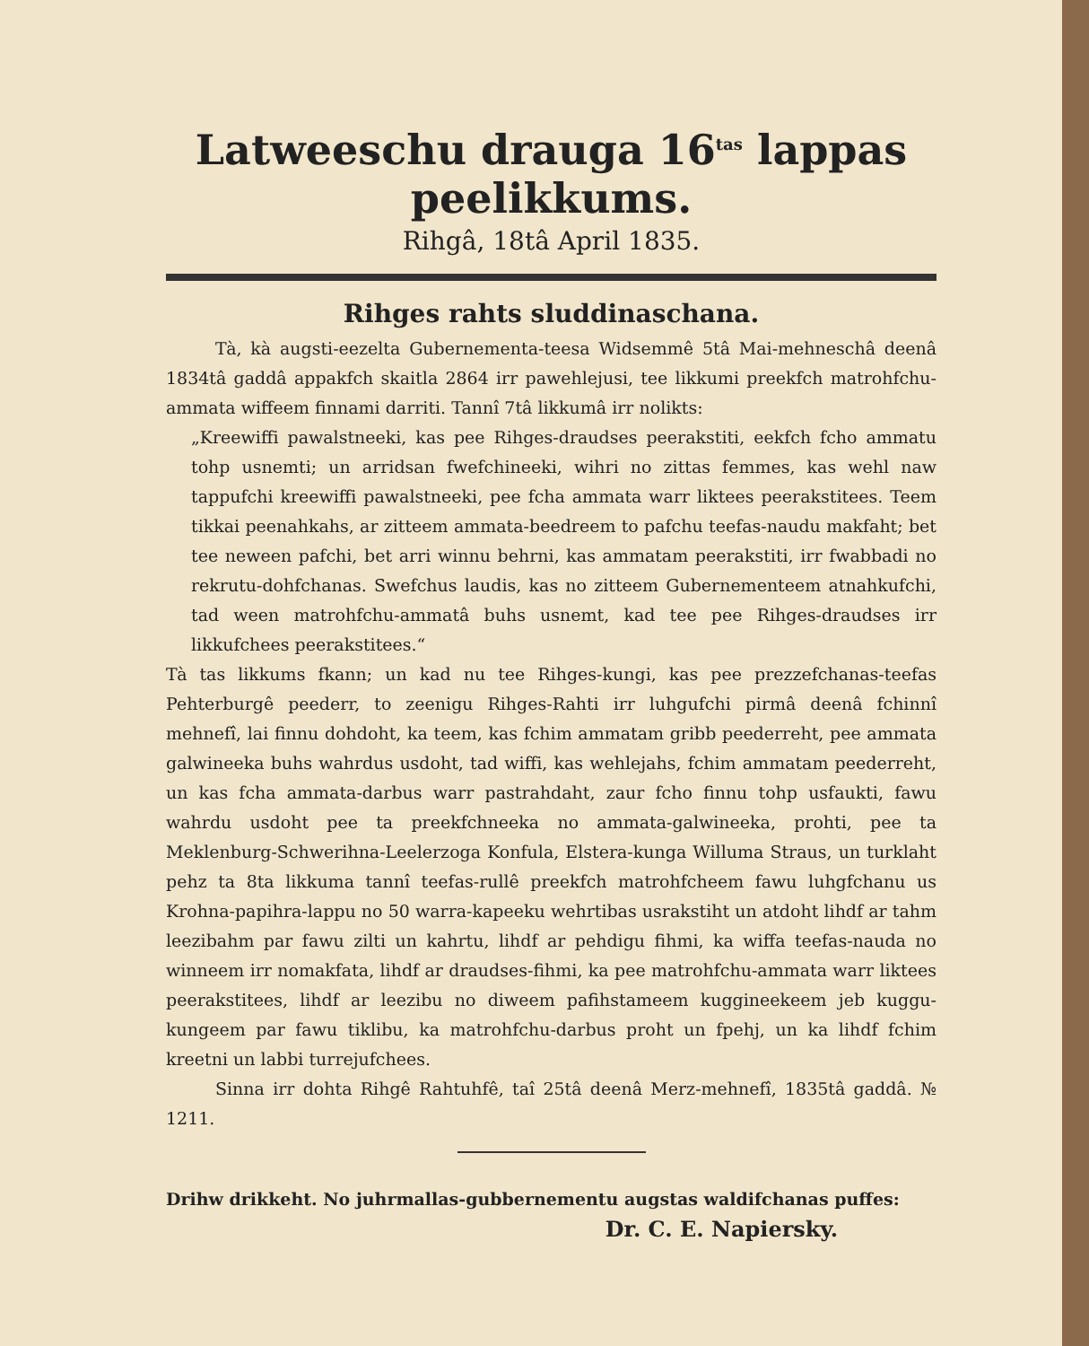Latweeschu drauga 16<sup>tas</sup> lappas peelikkums.
Rihgâ, 18tâ April 1835.
Rihges rahts sluddinaschana.
Tà, kà augsti-eezelta Gubernementa-teesa Widsemmê 5tâ Mai-mehneschâ deenâ 1834tâ gaddâ appakfch skaitla 2864 irr pawehlejusi, tee likkumi preekfch matrohfchu-ammata wiffeem finnami darriti. Tannî 7tâ likkumâ irr nolikts:
„Kreewiffi pawalstneeki, kas pee Rihges-draudses peerakstiti, eekfch fcho ammatu tohp usnemti; un arridsan fwefchineeki, wihri no zittas femmes, kas wehl naw tappufchi kreewiffi pawalstneeki, pee fcha ammata warr liktees peerakstitees. Teem tikkai peenahkahs, ar zitteem ammata-beedreem to pafchu teefas-naudu makfaht; bet tee neween pafchi, bet arri winnu behrni, kas ammatam peerakstiti, irr fwabbadi no rekrutu-dohfchanas. Swefchus laudis, kas no zitteem Gubernementeem atnahkufchi, tad ween matrohfchu-ammatâ buhs usnemt, kad tee pee Rihges-draudses irr likkufchees peerakstitees.“
Tà tas likkums fkann; un kad nu tee Rihges-kungi, kas pee prezzefchanas-teefas Pehterburgê peederr, to zeenigu Rihges-Rahti irr luhgufchi pirmâ deenâ fchinnî mehnefî, lai finnu dohdoht, ka teem, kas fchim ammatam gribb peederreht, pee ammata galwineeka buhs wahrdus usdoht, tad wiffi, kas wehlejahs, fchim ammatam peederreht, un kas fcha ammata-darbus warr pastrahdaht, zaur fcho finnu tohp usfaukti, fawu wahrdu usdoht pee ta preekfchneeka no ammata-galwineeka, prohti, pee ta Meklenburg-Schwerihna-Leelerzoga Konfula, Elstera-kunga Willuma Straus, un turklaht pehz ta 8ta likkuma tannî teefas-rullê preekfch matrohfcheem fawu luhgfchanu us Krohna-papihra-lappu no 50 warra-kapeeku wehrtibas usrakstiht un atdoht lihdf ar tahm leezibahm par fawu zilti un kahrtu, lihdf ar pehdigu fihmi, ka wiffa teefas-nauda no winneem irr nomakfata, lihdf ar draudses-fihmi, ka pee matrohfchu-ammata warr liktees peerakstitees, lihdf ar leezibu no diweem pafihstameem kuggineekeem jeb kuggu-kungeem par fawu tiklibu, ka matrohfchu-darbus proht un fpehj, un ka lihdf fchim kreetni un labbi turrejufchees.
Sinna irr dohta Rihgê Rahtuhfê, taî 25tâ deenâ Merz-mehnefî, 1835tâ gaddâ. № 1211.
Drihw drikkeht. No juhrmallas-gubbernementu augstas waldifchanas puffes:
Dr. C. E. Napiersky.